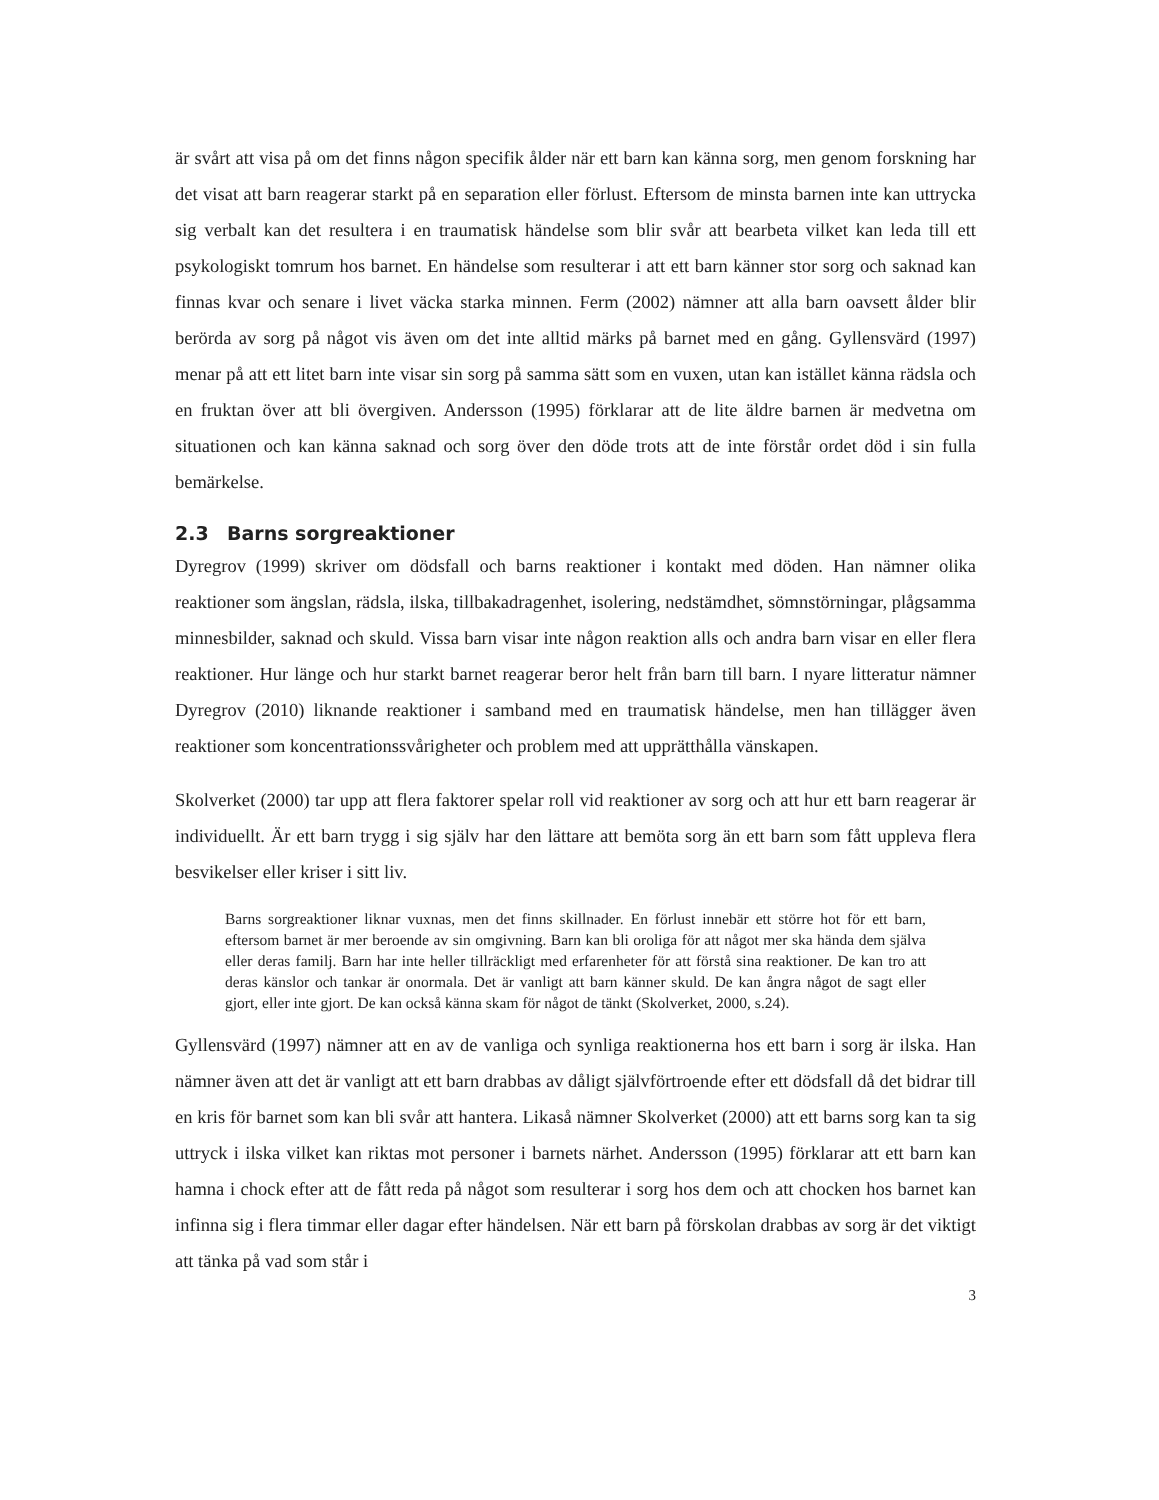är svårt att visa på om det finns någon specifik ålder när ett barn kan känna sorg, men genom forskning har det visat att barn reagerar starkt på en separation eller förlust. Eftersom de minsta barnen inte kan uttrycka sig verbalt kan det resultera i en traumatisk händelse som blir svår att bearbeta vilket kan leda till ett psykologiskt tomrum hos barnet. En händelse som resulterar i att ett barn känner stor sorg och saknad kan finnas kvar och senare i livet väcka starka minnen. Ferm (2002) nämner att alla barn oavsett ålder blir berörda av sorg på något vis även om det inte alltid märks på barnet med en gång. Gyllensvärd (1997) menar på att ett litet barn inte visar sin sorg på samma sätt som en vuxen, utan kan istället känna rädsla och en fruktan över att bli övergiven. Andersson (1995) förklarar att de lite äldre barnen är medvetna om situationen och kan känna saknad och sorg över den döde trots att de inte förstår ordet död i sin fulla bemärkelse.
2.3 Barns sorgreaktioner
Dyregrov (1999) skriver om dödsfall och barns reaktioner i kontakt med döden. Han nämner olika reaktioner som ängslan, rädsla, ilska, tillbakadragenhet, isolering, nedstämdhet, sömnstörningar, plågsamma minnesbilder, saknad och skuld. Vissa barn visar inte någon reaktion alls och andra barn visar en eller flera reaktioner. Hur länge och hur starkt barnet reagerar beror helt från barn till barn. I nyare litteratur nämner Dyregrov (2010) liknande reaktioner i samband med en traumatisk händelse, men han tillägger även reaktioner som koncentrationssvårigheter och problem med att upprätthålla vänskapen.
Skolverket (2000) tar upp att flera faktorer spelar roll vid reaktioner av sorg och att hur ett barn reagerar är individuellt. Är ett barn trygg i sig själv har den lättare att bemöta sorg än ett barn som fått uppleva flera besvikelser eller kriser i sitt liv.
Barns sorgreaktioner liknar vuxnas, men det finns skillnader. En förlust innebär ett större hot för ett barn, eftersom barnet är mer beroende av sin omgivning. Barn kan bli oroliga för att något mer ska hända dem själva eller deras familj. Barn har inte heller tillräckligt med erfarenheter för att förstå sina reaktioner. De kan tro att deras känslor och tankar är onormala. Det är vanligt att barn känner skuld. De kan ångra något de sagt eller gjort, eller inte gjort. De kan också känna skam för något de tänkt (Skolverket, 2000, s.24).
Gyllensvärd (1997) nämner att en av de vanliga och synliga reaktionerna hos ett barn i sorg är ilska. Han nämner även att det är vanligt att ett barn drabbas av dåligt självförtroende efter ett dödsfall då det bidrar till en kris för barnet som kan bli svår att hantera. Likaså nämner Skolverket (2000) att ett barns sorg kan ta sig uttryck i ilska vilket kan riktas mot personer i barnets närhet. Andersson (1995) förklarar att ett barn kan hamna i chock efter att de fått reda på något som resulterar i sorg hos dem och att chocken hos barnet kan infinna sig i flera timmar eller dagar efter händelsen. När ett barn på förskolan drabbas av sorg är det viktigt att tänka på vad som står i
3